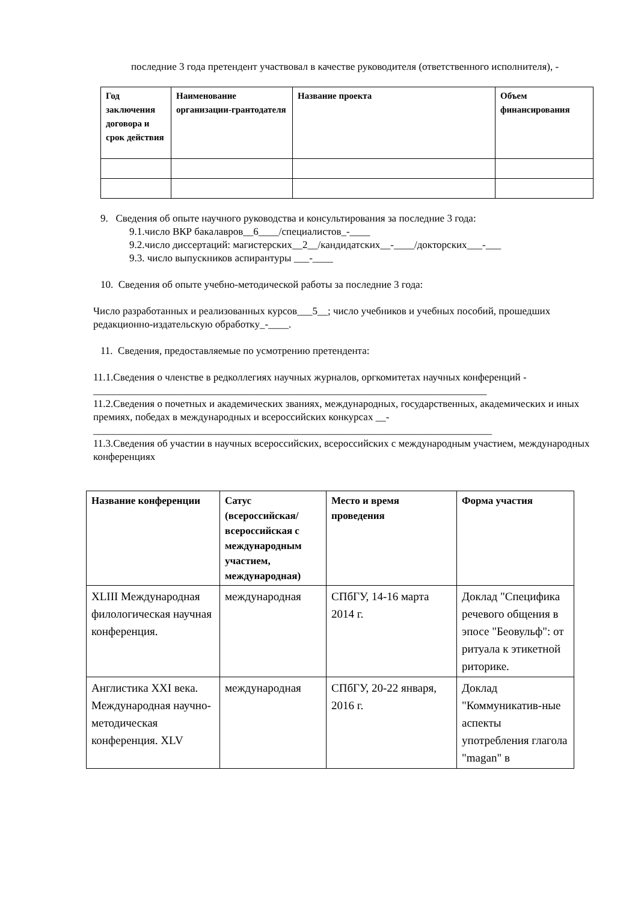последние 3 года претендент участвовал в качестве руководителя (ответственного исполнителя), -
| Год заключения договора и срок действия | Наименование организации-грантодателя | Название проекта | Объем финансирования |
| --- | --- | --- | --- |
9. Сведения об опыте научного руководства и консультирования за последние 3 года:
9.1.число ВКР бакалавров__6____/специалистов_-____
9.2.число диссертаций: магистерских__2__/кандидатских__-____/докторских___-___
9.3. число выпускников аспирантуры ___-____
10. Сведения об опыте учебно-методической работы за последние 3 года:
Число разработанных и реализованных курсов___5__; число учебников и учебных пособий, прошедших редакционно-издательскую обработку_-____.
11. Сведения, предоставляемые по усмотрению претендента:
11.1.Сведения о членстве в редколлегиях научных журналов, оргкомитетах научных конференций - _____________________________________________________________________________
11.2.Сведения о почетных и академических званиях, международных, государственных, академических и иных премиях, победах в международных и всероссийских конкурсах __-
______________________________________________________________________________
11.3.Сведения об участии в научных всероссийских, всероссийских с международным участием, международных конференциях
| Название конференции | Сатус (всероссийская/ всероссийская с международным участием, международная) | Место и время проведения | Форма участия |
| --- | --- | --- | --- |
| XLIII Международная филологическая научная конференция. | международная | СПбГУ, 14-16 марта 2014 г. | Доклад "Специфика речевого общения в эпосе "Беовульф": от ритуала к этикетной риторике. |
| Англистика XXI века. Международная научно-методическая конференция. XLV | международная | СПбГУ, 20-22 января, 2016 г. | Доклад "Коммуникатив-ные аспекты употребления глагола "magan" в |